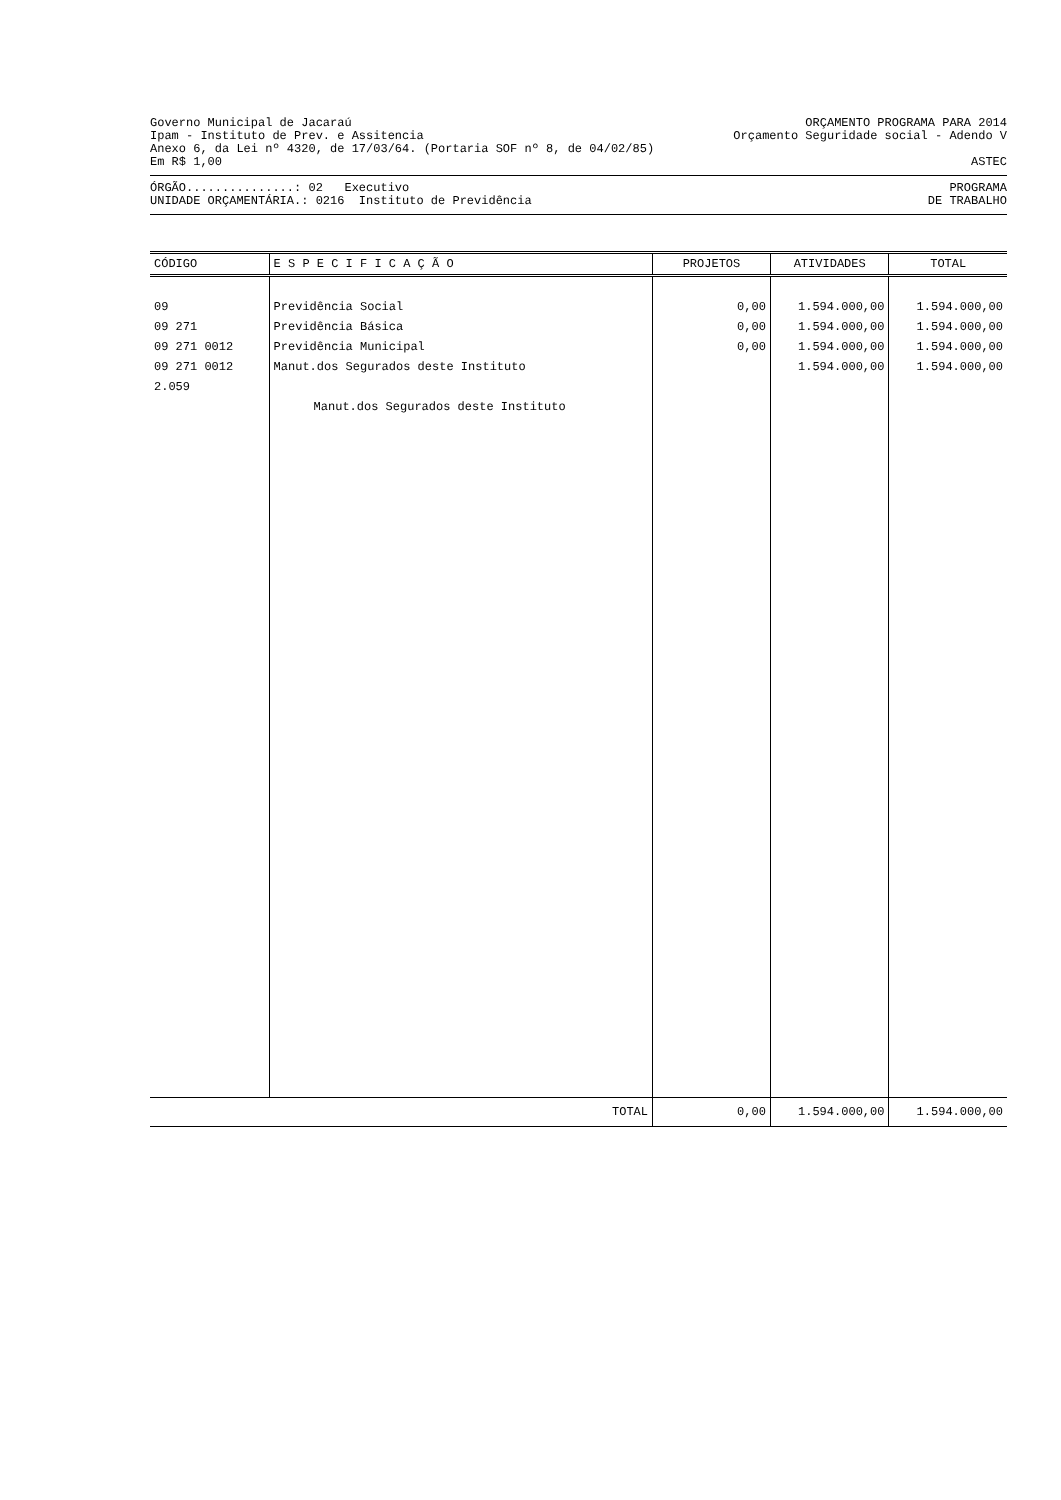Governo Municipal de Jacaraú ORÇAMENTO PROGRAMA PARA 2014
Ipam - Instituto de Prev. e Assitencia Orçamento Seguridade social - Adendo V
Anexo 6, da Lei nº 4320, de 17/03/64. (Portaria SOF nº 8, de 04/02/85)
Em R$ 1,00 ASTEC
ÓRGÃO...............: 02 Executivo PROGRAMA
UNIDADE ORÇAMENTÁRIA.: 0216 Instituto de Previdência DE TRABALHO
| CÓDIGO | E S P E C I F I C A Ç Ã O | PROJETOS | ATIVIDADES | TOTAL |
| --- | --- | --- | --- | --- |
| 09 | Previdência Social | 0,00 | 1.594.000,00 | 1.594.000,00 |
| 09 271 | Previdência Básica | 0,00 | 1.594.000,00 | 1.594.000,00 |
| 09 271 0012 | Previdência Municipal | 0,00 | 1.594.000,00 | 1.594.000,00 |
| 09 271 0012 2.059 | Manut.dos Segurados deste Instituto | | 1.594.000,00 | 1.594.000,00 |
| | Manut.dos Segurados deste Instituto | | | |
| TOTAL | | 0,00 | 1.594.000,00 | 1.594.000,00 |